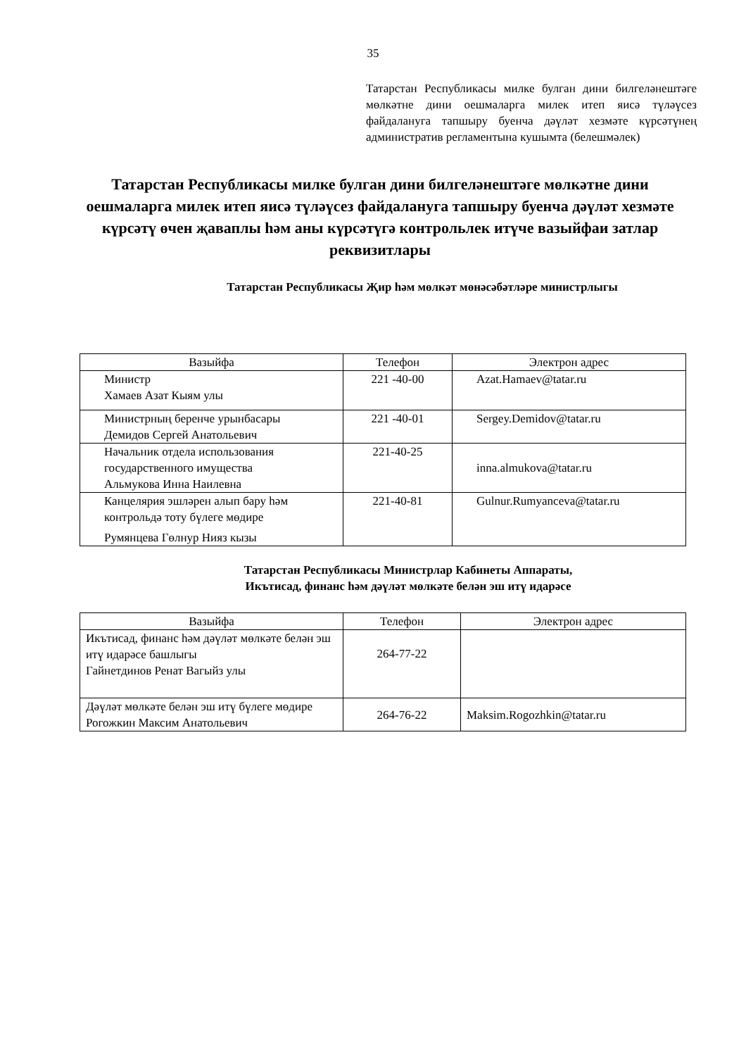35
Татарстан Республикасы милке булган дини билгеләнештәге мөлкәтне дини оешмаларга милек итеп яисә түләүсез файдалануга тапшыру буенча дәүләт хезмәте күрсәтүнең административ регламентына кушымта (белешмәлек)
Татарстан Республикасы милке булган дини билгеләнештәге мөлкәтне дини оешмаларга милек итеп яисә түләүсез файдалануга тапшыру буенча дәүләт хезмәте күрсәтү өчен җаваплы һәм аны күрсәтүгә контрольлек итүче вазыйфаи затлар реквизитлары
Татарстан Республикасы Җир һәм мөлкәт мөнәсәбәтләре министрлыгы
| Вазыйфа | Телефон | Электрон адрес |
| --- | --- | --- |
| Министр Хамаев Азат Кыям улы | 221 -40-00 | Azat.Hamaev@tatar.ru |
| Министрның беренче урынбасары Демидов Сергей Анатольевич | 221 -40-01 | Sergey.Demidov@tatar.ru |
| Начальник отдела использования государственного имущества Альмукова Инна Наилевна | 221-40-25 | inna.almukova@tatar.ru |
| Канцелярия эшләрен алып бару һәм контрольдә тоту бүлеге мөдире Румянцева Гөлнур Нияз кызы | 221-40-81 | Gulnur.Rumyanceva@tatar.ru |
Татарстан Республикасы Министрлар Кабинеты Аппараты,
Икътисад, финанс һәм дәүләт мөлкәте белән эш итү идарәсе
| Вазыйфа | Телефон | Электрон адрес |
| --- | --- | --- |
| Икътисад, финанс һәм дәүләт мөлкәте белән эш итү идарәсе башлыгы Гайнетдинов Ренат Вагыйз улы | 264-77-22 | |
| Дәүләт мөлкәте белән эш итү бүлеге мөдире Рогожкин Максим Анатольевич | 264-76-22 | Maksim.Rogozhkin@tatar.ru |